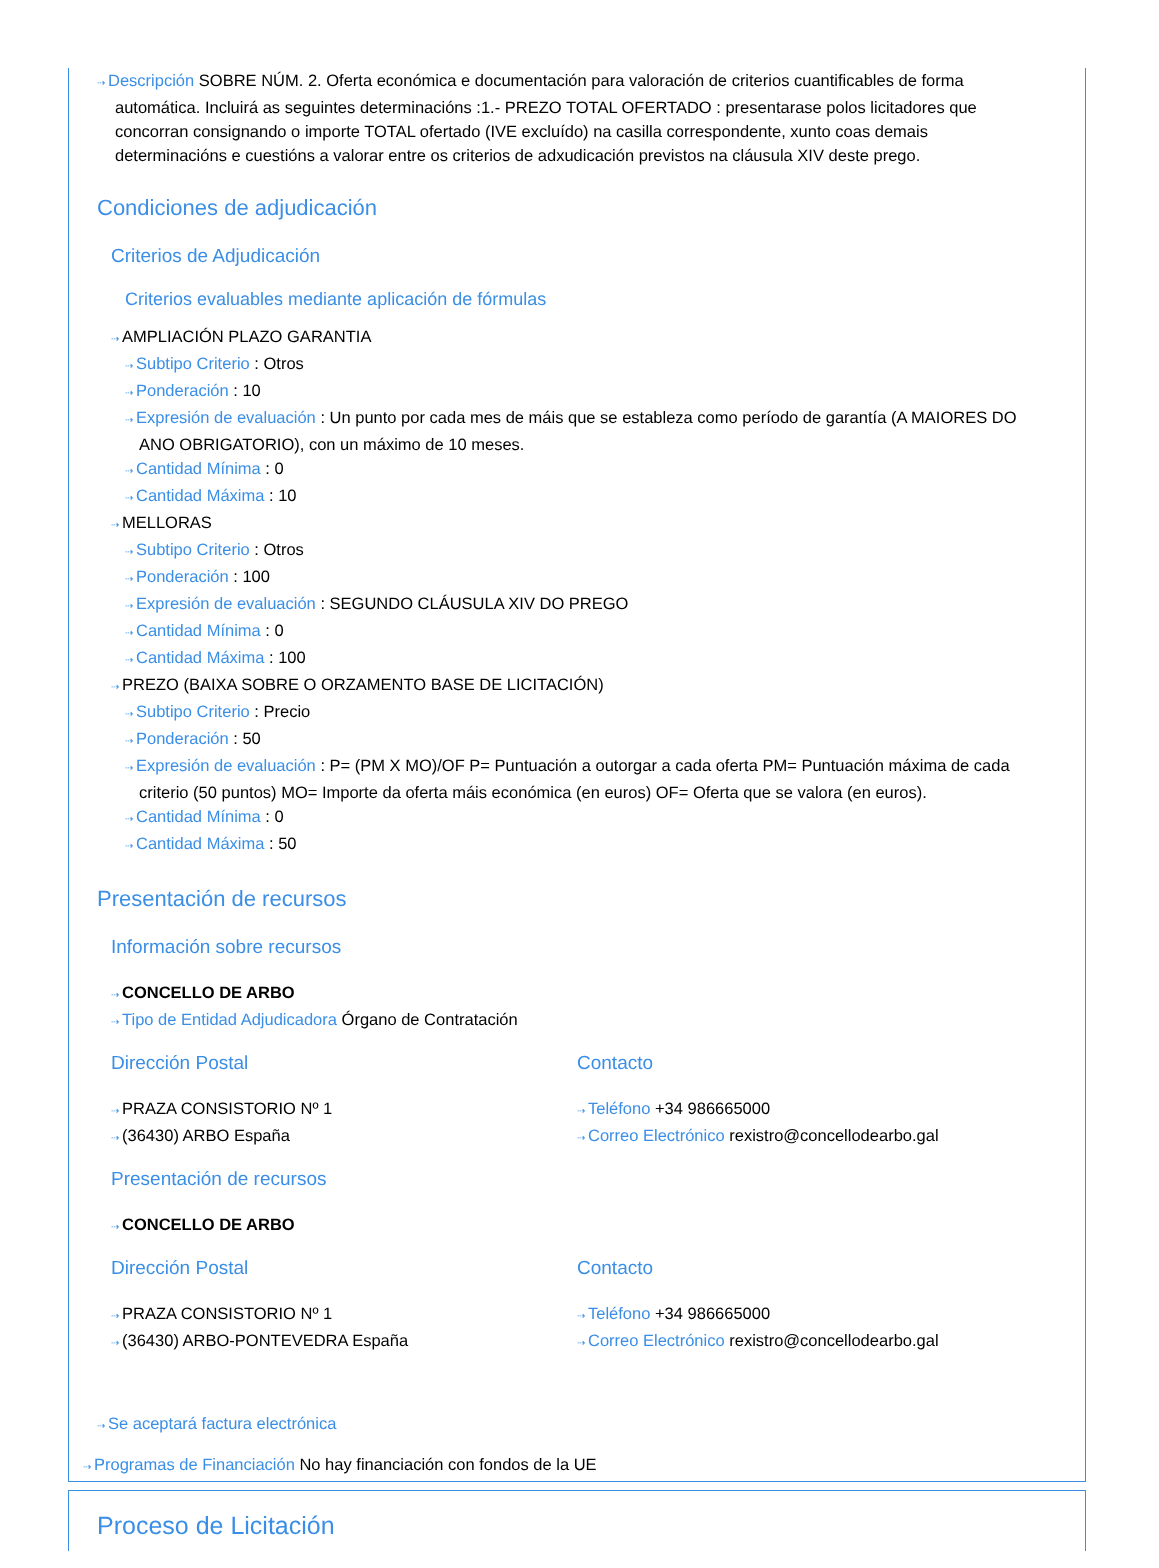⇢ Descripción SOBRE NÚM. 2. Oferta económica e documentación para valoración de criterios cuantificables de forma automática. Incluirá as seguintes determinacións :1.- PREZO TOTAL OFERTADO : presentarase polos licitadores que concorran consignando o importe TOTAL ofertado (IVE excluído) na casilla correspondente, xunto coas demais determinacións e cuestións a valorar entre os criterios de adxudicación previstos na cláusula XIV deste prego.
Condiciones de adjudicación
Criterios de Adjudicación
Criterios evaluables mediante aplicación de fórmulas
⇢ AMPLIACIÓN PLAZO GARANTIA
⇢ Subtipo Criterio : Otros
⇢ Ponderación : 10
⇢ Expresión de evaluación : Un punto por cada mes de máis que se estableza como período de garantía (A MAIORES DO ANO OBRIGATORIO), con un máximo de 10 meses.
⇢ Cantidad Mínima : 0
⇢ Cantidad Máxima : 10
⇢ MELLORAS
⇢ Subtipo Criterio : Otros
⇢ Ponderación : 100
⇢ Expresión de evaluación : SEGUNDO CLÁUSULA XIV DO PREGO
⇢ Cantidad Mínima : 0
⇢ Cantidad Máxima : 100
⇢ PREZO (BAIXA SOBRE O ORZAMENTO BASE DE LICITACIÓN)
⇢ Subtipo Criterio : Precio
⇢ Ponderación : 50
⇢ Expresión de evaluación : P= (PM X MO)/OF P= Puntuación a outorgar a cada oferta PM= Puntuación máxima de cada criterio (50 puntos) MO= Importe da oferta máis económica (en euros) OF= Oferta que se valora (en euros).
⇢ Cantidad Mínima : 0
⇢ Cantidad Máxima : 50
Presentación de recursos
Información sobre recursos
⇢ CONCELLO DE ARBO
⇢ Tipo de Entidad Adjudicadora Órgano de Contratación
Dirección Postal
⇢ PRAZA CONSISTORIO Nº 1
⇢ (36430) ARBO España
Contacto
⇢ Teléfono +34 986665000
⇢ Correo Electrónico rexistro@concellodearbo.gal
Presentación de recursos
⇢ CONCELLO DE ARBO
Dirección Postal
⇢ PRAZA CONSISTORIO Nº 1
⇢ (36430) ARBO-PONTEVEDRA España
Contacto
⇢ Teléfono +34 986665000
⇢ Correo Electrónico rexistro@concellodearbo.gal
⇢ Se aceptará factura electrónica
⇢ Programas de Financiación No hay financiación con fondos de la UE
Proceso de Licitación